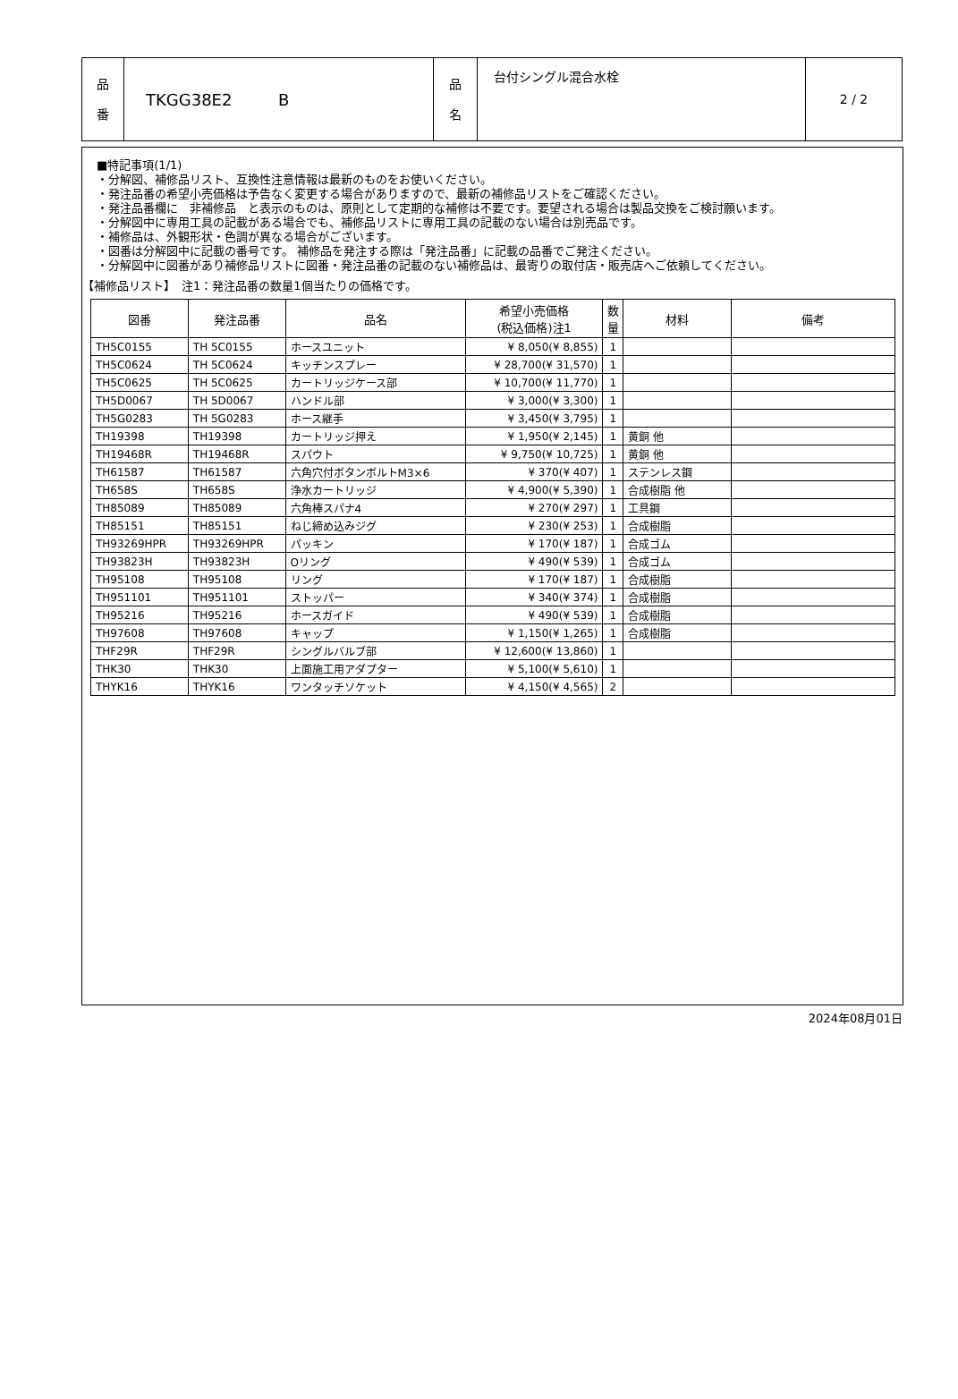| 品 番 | TKGG38E2 B | 品 名 | 台付シングル混合水栓 | 2 / 2 |
■特記事項(1/1)
・分解図、補修品リスト、互換性注意情報は最新のものをお使いください。
・発注品番の希望小売価格は予告なく変更する場合がありますので、最新の補修品リストをご確認ください。
・発注品番欄に　非補修品　と表示のものは、原則として定期的な補修は不要です。要望される場合は製品交換をご検討願います。
・分解図中に専用工具の記載がある場合でも、補修品リストに専用工具の記載のない場合は別売品です。
・補修品は、外観形状・色調が異なる場合がございます。
・図番は分解図中に記載の番号です。 補修品を発注する際は「発注品番」に記載の品番でご発注ください。
・分解図中に図番があり補修品リストに図番・発注品番の記載のない補修品は、最寄りの取付店・販売店へご依頼してください。
【補修品リスト】　注1：発注品番の数量1個当たりの価格です。
| 図番 | 発注品番 | 品名 | 希望小売価格 (税込価格)注1 | 数 量 | 材料 | 備考 |
| --- | --- | --- | --- | --- | --- | --- |
| TH5C0155 | TH 5C0155 | ホースユニット | ¥ 8,050(¥ 8,855) | 1 | | |
| TH5C0624 | TH 5C0624 | キッチンスプレー | ¥ 28,700(¥ 31,570) | 1 | | |
| TH5C0625 | TH 5C0625 | カートリッジケース部 | ¥ 10,700(¥ 11,770) | 1 | | |
| TH5D0067 | TH 5D0067 | ハンドル部 | ¥ 3,000(¥ 3,300) | 1 | | |
| TH5G0283 | TH 5G0283 | ホース継手 | ¥ 3,450(¥ 3,795) | 1 | | |
| TH19398 | TH19398 | カートリッジ押え | ¥ 1,950(¥ 2,145) | 1 | 黄銅 他 | |
| TH19468R | TH19468R | スパウト | ¥ 9,750(¥ 10,725) | 1 | 黄銅 他 | |
| TH61587 | TH61587 | 六角穴付ボタンボルトM3×6 | ¥ 370(¥ 407) | 1 | ステンレス鋼 | |
| TH658S | TH658S | 浄水カートリッジ | ¥ 4,900(¥ 5,390) | 1 | 合成樹脂 他 | |
| TH85089 | TH85089 | 六角棒スパナ4 | ¥ 270(¥ 297) | 1 | 工具鋼 | |
| TH85151 | TH85151 | ねじ締め込みジグ | ¥ 230(¥ 253) | 1 | 合成樹脂 | |
| TH93269HPR | TH93269HPR | パッキン | ¥ 170(¥ 187) | 1 | 合成ゴム | |
| TH93823H | TH93823H | Oリング | ¥ 490(¥ 539) | 1 | 合成ゴム | |
| TH95108 | TH95108 | リング | ¥ 170(¥ 187) | 1 | 合成樹脂 | |
| TH951101 | TH951101 | ストッパー | ¥ 340(¥ 374) | 1 | 合成樹脂 | |
| TH95216 | TH95216 | ホースガイド | ¥ 490(¥ 539) | 1 | 合成樹脂 | |
| TH97608 | TH97608 | キャップ | ¥ 1,150(¥ 1,265) | 1 | 合成樹脂 | |
| THF29R | THF29R | シングルバルブ部 | ¥ 12,600(¥ 13,860) | 1 | | |
| THK30 | THK30 | 上面施工用アダプター | ¥ 5,100(¥ 5,610) | 1 | | |
| THYK16 | THYK16 | ワンタッチソケット | ¥ 4,150(¥ 4,565) | 2 | | |
2024年08月01日